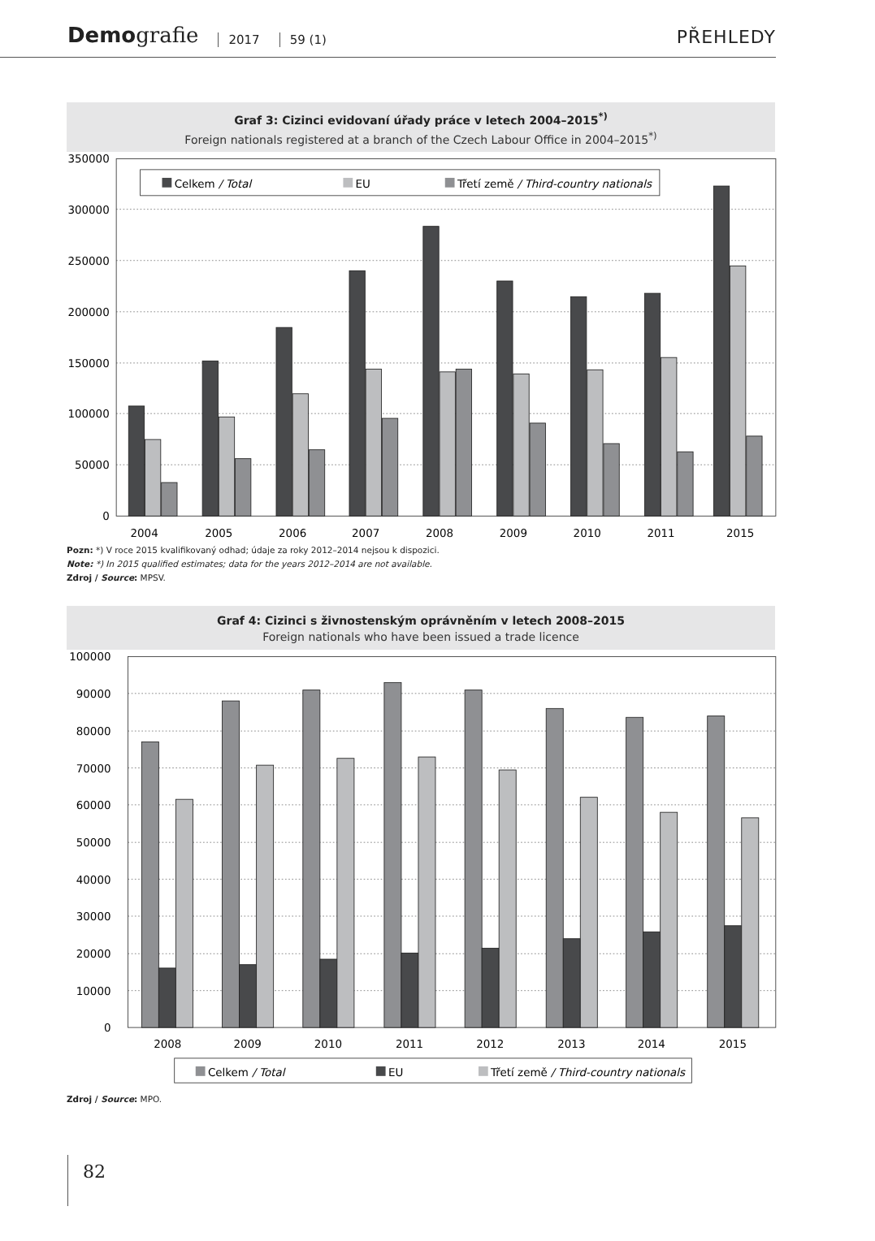Demografie 2017 59 (1) PŘEHLEDY
Graf 3: Cizinci evidovaní úřady práce v letech 2004–2015<sup>*)</sup>
Foreign nationals registered at a branch of the Czech Labour Office in 2004–2015<sup>*)</sup>
350000
300000
250000
200000
150000
100000
50000
0
2004
2005
2006
2007
2008
2009
2010
2011
2015
Celkem / Total
EU
Třetí země / Third-country nationals
Pozn: *) V roce 2015 kvalifikovaný odhad; údaje za roky 2012–2014 nejsou k dispozici.
Note: *) In 2015 qualified estimates; data for the years 2012–2014 are not available.
Zdroj / Source: MPSV.
Graf 4: Cizinci s živnostenským oprávněním v letech 2008–2015
Foreign nationals who have been issued a trade licence
100000
90000
80000
70000
60000
50000
40000
30000
20000
10000
0
2008
2009
2010
2011
2012
2013
2014
2015
Celkem / Total
EU
Třetí země / Third-country nationals
Zdroj / Source: MPO.
82